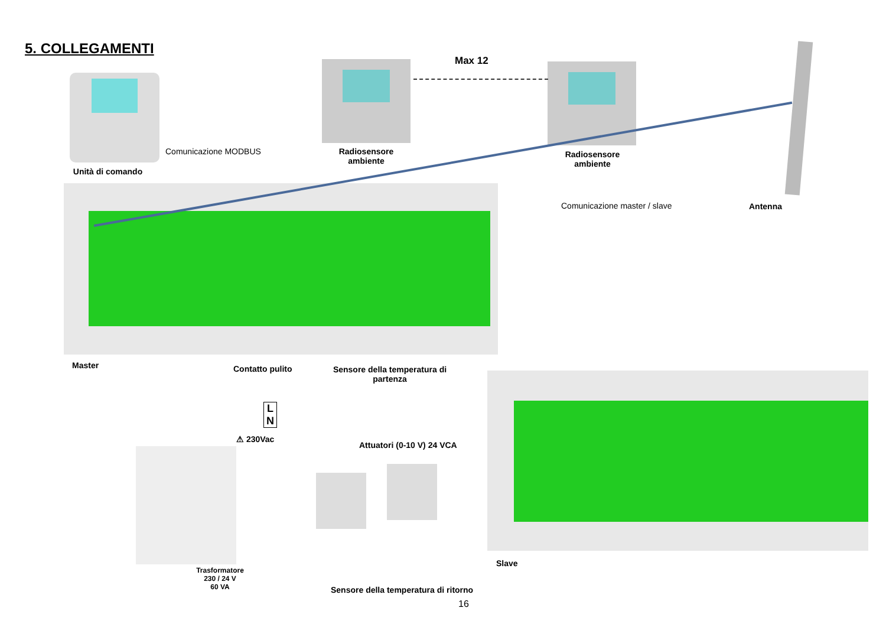5. COLLEGAMENTI
Unità di comando
Comunicazione MODBUS
Radiosensore
ambiente
Max 12
Radiosensore
ambiente
Comunicazione master / slave Antenna
Master Contatto pulito
Sensore della temperatura di
partenza
L
N
⚠ 230Vac
Attuatori (0-10 V) 24 VCA
Slave
Trasformatore
230 / 24 V
60 VA
Sensore della temperatura di ritorno
16